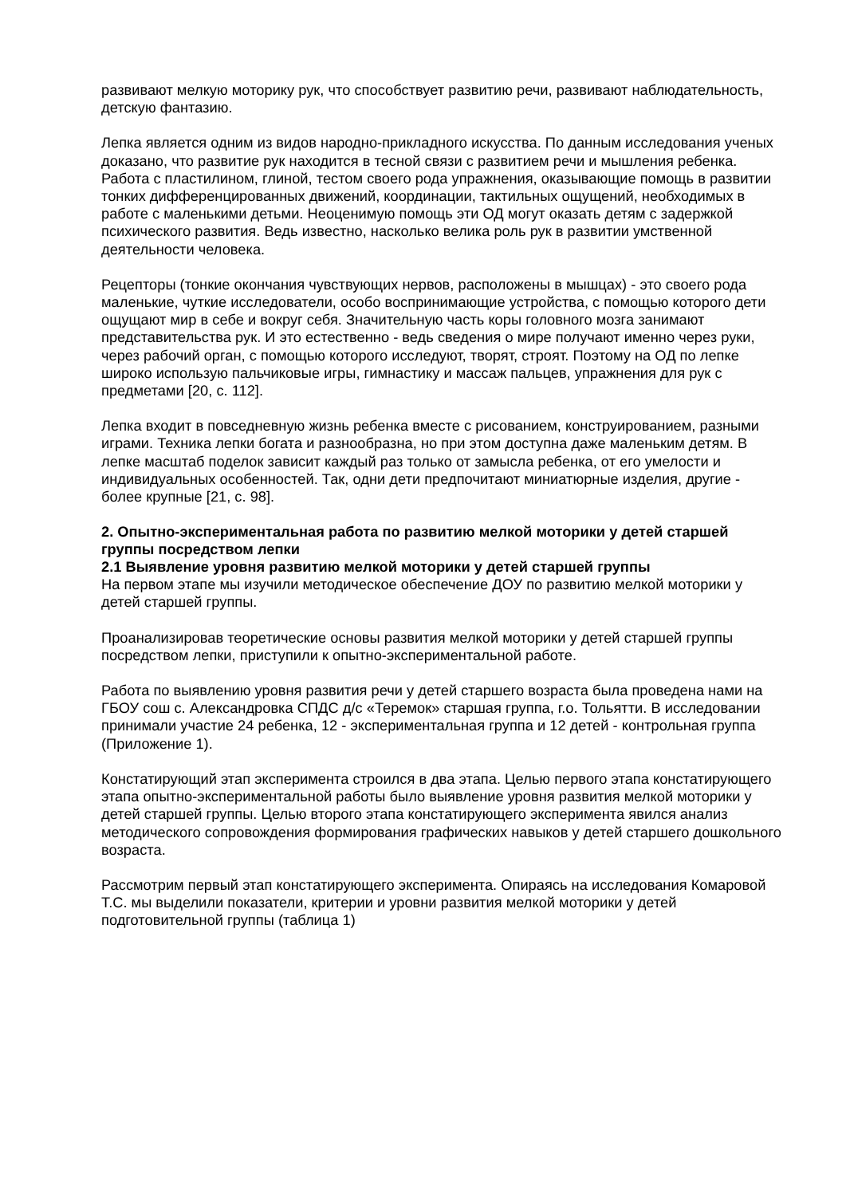развивают мелкую моторику рук, что способствует развитию речи, развивают наблюдательность, детскую фантазию.
Лепка является одним из видов народно-прикладного искусства. По данным исследования ученых доказано, что развитие рук находится в тесной связи с развитием речи и мышления ребенка. Работа с пластилином, глиной, тестом своего рода упражнения, оказывающие помощь в развитии тонких дифференцированных движений, координации, тактильных ощущений, необходимых в работе с маленькими детьми. Неоценимую помощь эти ОД могут оказать детям с задержкой психического развития. Ведь известно, насколько велика роль рук в развитии умственной деятельности человека.
Рецепторы (тонкие окончания чувствующих нервов, расположены в мышцах) - это своего рода маленькие, чуткие исследователи, особо воспринимающие устройства, с помощью которого дети ощущают мир в себе и вокруг себя. Значительную часть коры головного мозга занимают представительства рук. И это естественно - ведь сведения о мире получают именно через руки, через рабочий орган, с помощью которого исследуют, творят, строят. Поэтому на ОД по лепке широко использую пальчиковые игры, гимнастику и массаж пальцев, упражнения для рук с предметами [20, с. 112].
Лепка входит в повседневную жизнь ребенка вместе с рисованием, конструированием, разными играми. Техника лепки богата и разнообразна, но при этом доступна даже маленьким детям. В лепке масштаб поделок зависит каждый раз только от замысла ребенка, от его умелости и индивидуальных особенностей. Так, одни дети предпочитают миниатюрные изделия, другие - более крупные [21, с. 98].
2. Опытно-экспериментальная работа по развитию мелкой моторики у детей старшей группы посредством лепки
2.1 Выявление уровня развитию мелкой моторики у детей старшей группы
На первом этапе мы изучили методическое обеспечение ДОУ по развитию мелкой моторики у детей старшей группы.
Проанализировав теоретические основы развития мелкой моторики у детей старшей группы посредством лепки, приступили к опытно-экспериментальной работе.
Работа по выявлению уровня развития речи у детей старшего возраста была проведена нами на ГБОУ сош с. Александровка СПДС д/с «Теремок» старшая группа, г.о. Тольятти. В исследовании принимали участие 24 ребенка, 12 - экспериментальная группа и 12 детей - контрольная группа (Приложение 1).
Констатирующий этап эксперимента строился в два этапа. Целью первого этапа констатирующего этапа опытно-экспериментальной работы было выявление уровня развития мелкой моторики у детей старшей группы. Целью второго этапа констатирующего эксперимента явился анализ методического сопровождения формирования графических навыков у детей старшего дошкольного возраста.
Рассмотрим первый этап констатирующего эксперимента. Опираясь на исследования Комаровой Т.С. мы выделили показатели, критерии и уровни развития мелкой моторики у детей подготовительной группы (таблица 1)